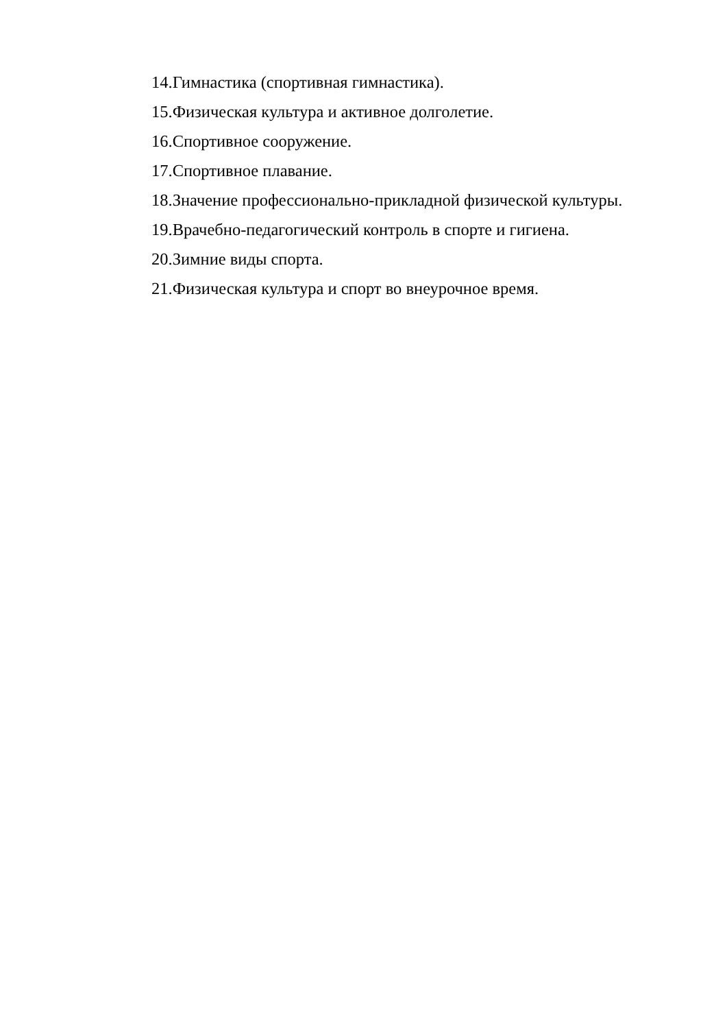14.Гимнастика (спортивная гимнастика).
15.Физическая культура и активное долголетие.
16.Спортивное сооружение.
17.Спортивное плавание.
18.Значение профессионально-прикладной физической культуры.
19.Врачебно-педагогический контроль в спорте и гигиена.
20.Зимние виды спорта.
21.Физическая культура и спорт во внеурочное время.